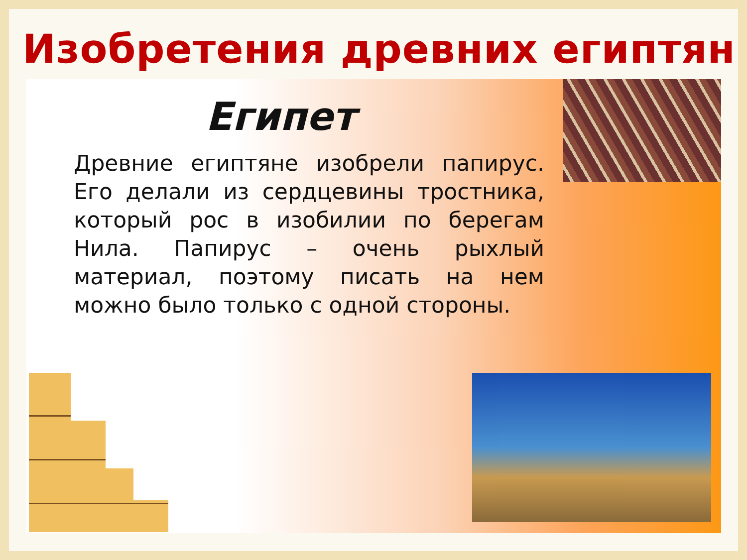Изобретения древних египтян
Египет
Древние египтяне изобрели папирус. Его делали из сердцевины тростника, который рос в изобилии по берегам Нила. Папирус – очень рыхлый материал, поэтому писать на нем можно было только с одной стороны.